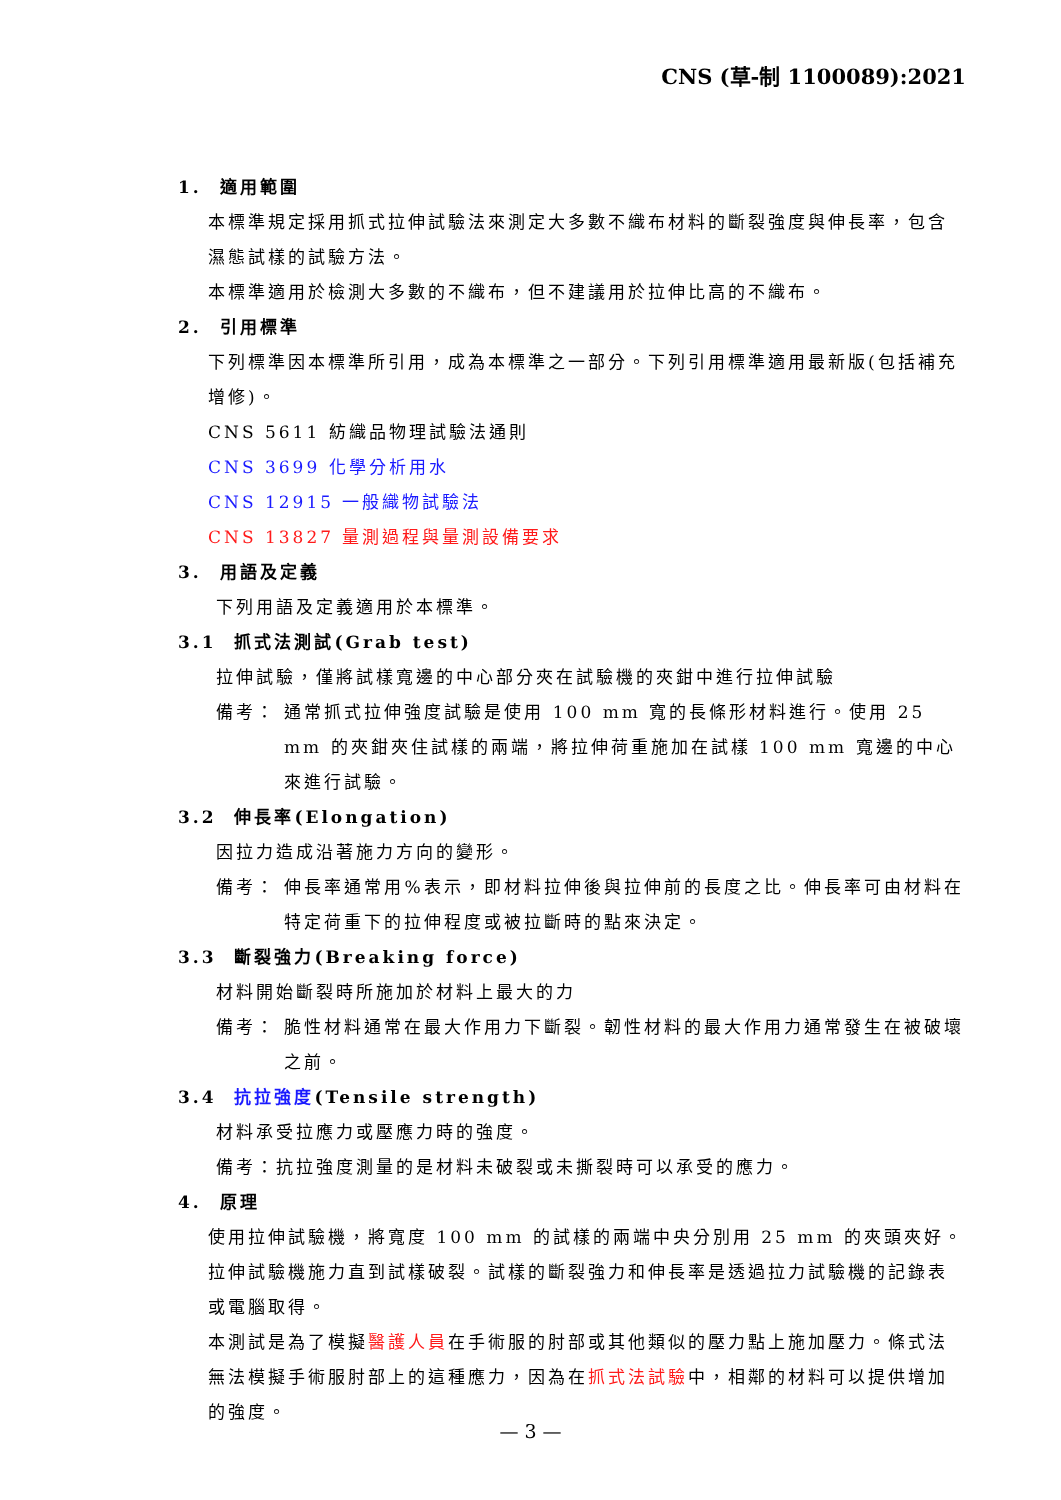CNS (草-制 1100089):2021
1. 適用範圍
本標準規定採用抓式拉伸試驗法來測定大多數不織布材料的斷裂強度與伸長率，包含濕態試樣的試驗方法。
本標準適用於檢測大多數的不織布，但不建議用於拉伸比高的不織布。
2. 引用標準
下列標準因本標準所引用，成為本標準之一部分。下列引用標準適用最新版(包括補充增修)。
CNS 5611 紡織品物理試驗法通則
CNS 3699 化學分析用水
CNS 12915 一般織物試驗法
CNS 13827 量測過程與量測設備要求
3. 用語及定義
下列用語及定義適用於本標準。
3.1 抓式法測試(Grab test)
拉伸試驗，僅將試樣寬邊的中心部分夾在試驗機的夾鉗中進行拉伸試驗
備考： 通常抓式拉伸強度試驗是使用 100 mm 寬的長條形材料進行。使用 25 mm 的夾鉗夾住試樣的兩端，將拉伸荷重施加在試樣 100 mm 寬邊的中心來進行試驗。
3.2 伸長率(Elongation)
因拉力造成沿著施力方向的變形。
備考： 伸長率通常用%表示，即材料拉伸後與拉伸前的長度之比。伸長率可由材料在特定荷重下的拉伸程度或被拉斷時的點來決定。
3.3 斷裂強力(Breaking force)
材料開始斷裂時所施加於材料上最大的力
備考： 脆性材料通常在最大作用力下斷裂。韌性材料的最大作用力通常發生在被破壞之前。
3.4 抗拉強度(Tensile strength)
材料承受拉應力或壓應力時的強度。
備考：抗拉強度測量的是材料未破裂或未撕裂時可以承受的應力。
4. 原理
使用拉伸試驗機，將寬度 100 mm 的試樣的兩端中央分別用 25 mm 的夾頭夾好。拉伸試驗機施力直到試樣破裂。試樣的斷裂強力和伸長率是透過拉力試驗機的記錄表或電腦取得。
本測試是為了模擬醫護人員在手術服的肘部或其他類似的壓力點上施加壓力。條式法無法模擬手術服肘部上的這種應力，因為在抓式法試驗中，相鄰的材料可以提供增加的強度。
— 3 —